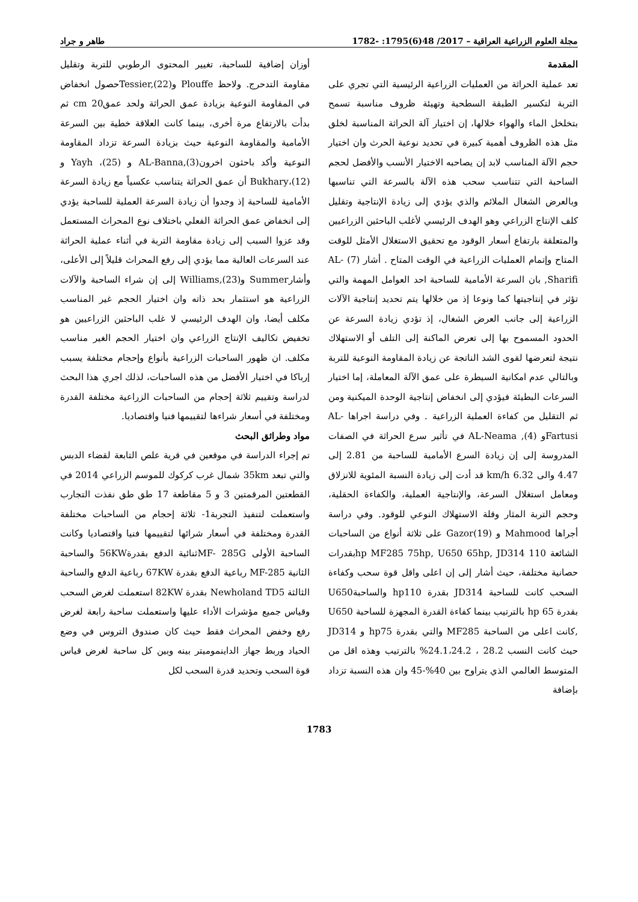مجلة العلوم الزراعية العراقية – 2017/ 48(6)1795: -1782 طاهر و جراد
المقدمة
تعد عملية الحراثة من العمليات الزراعية الرئيسية التي تجري على التربة لتكسير الطبقة السطحية وتهيئة ظروف مناسبة تسمح بتخلخل الماء والهواء خلالها، إن اختيار آلة الحراثة المناسبة لخلق مثل هذه الظروف أهمية كبيرة في تحديد نوعية الحرث وان اختيار حجم الآلة المناسب لابد إن يصاحبه الاختيار الأنسب والأفضل لحجم الساحبة التي تتناسب سحب هذه الآلة بالسرعة التي تناسبها وبالعرض الشغال الملائم والذي يؤدي إلى زيادة الإنتاجية وتقليل كلف الإنتاج الزراعي وهو الهدف الرئيسي لأغلب الباحثين الزراعيين والمتعلقة بارتفاع أسعار الوقود مع تحقيق الاستغلال الأمثل للوقت المتاح وإتمام العمليات الزراعية في الوقت المتاح . أشار (7) AL-Sharifi, بان السرعة الأمامية للساحبة احد العوامل المهمة والتي تؤثر في إنتاجيتها كما ونوعا إذ من خلالها يتم تحديد إنتاجية الآلات الزراعية إلى جانب العرض الشغال، إذ تؤدي زيادة السرعة عن الحدود المسموح بها إلى تعرض الماكنة إلى التلف أو الاستهلاك نتيجة لتعرضها لقوى الشد الناتجة عن زيادة المقاومة النوعية للتربة وبالتالي عدم امكانية السيطرة على عمق الآلة المعاملة، إما اختيار السرعات البطيئة فيؤدي إلى انخفاض إنتاجية الوحدة الميكنية ومن ثم التقليل من كفاءة العملية الزراعية . وفي دراسة اجراها AL- Fartusiو AL-Neama ,(4) في تأثير سرع الحراثة في الصفات المدروسة إلى إن زيادة السرع الأمامية للساحبة من 2.81 إلى 4.47 والى km/h 6.32 قد أدت إلى زيادة النسبة المئوية للانزلاق ومعامل استغلال السرعة، والإنتاجية العملية، والكفاءة الحقلية، وحجم التربة المثار وقلة الاستهلاك النوعي للوقود. وفي دراسة أجراها Mahmood و Gazor(19) على ثلاثة أنواع من الساحبات الشائعة 110 hp MF285 75hp, U650 65hp, JD314بقدرات حصانية مختلفة، حيث أشار إلى إن اعلى واقل قوة سحب وكفاءة السحب كانت للساحبة JD314 بقدرة hp110 والساحبةU650 بقدرة hp 65 بالترتيب بينما كفاءة القدرة المجهزة للساحبة U650 ,كانت اعلى من الساحبة MF285 والتي بقدرة hp75 و JD314 حيث كانت النسب 28.2 ، 24.1،24.2% بالترتيب وهذه اقل من المتوسط العالمي الذي يتراوح بين 40%-45 وان هذه النسبة تزداد بإضافة
أوزان إضافية للساحبة، تغيير المحتوى الرطوبي للتربة وتقليل مقاومة التدحرج. ولاحظ Plouffe وTessier,(22)حصول انخفاض في المقاومة النوعية بزيادة عمق الحراثة ولحد عمقcm 20 ثم بدأت بالارتفاع مرة أخرى، بينما كانت العلاقة خطية بين السرعة الأمامية والمقاومة النوعية حيث بزيادة السرعة تزداد المقاومة النوعية وأكد باحثون اخرونAL-Banna,(3) و Yayh ،(25) و Bukhary،(12) أن عمق الحراثة يتناسب عكسياً مع زيادة السرعة الأمامية للساحبة إذ وجدوا أن زيادة السرعة العملية للساحبة يؤدي إلى انخفاض عمق الحراثة الفعلي باختلاف نوع المحراث المستعمل وقد عزوا السبب إلى زيادة مقاومة التربة في أثناء عملية الحراثة عند السرعات العالية مما يؤدي إلى رفع المحراث قليلاً إلى الأعلى، وأشارSummer وWilliams,(23) إلى إن شراء الساحبة والآلات الزراعية هو استثمار بحد ذاته وان اختيار الحجم غير المناسب مكلف أيضا، وان الهدف الرئيسي لا غلب الباحثين الزراعيين هو تخفيض تكاليف الإنتاج الزراعي وان اختيار الحجم الغير مناسب مكلف. ان ظهور الساحبات الزراعية بأنواع وإحجام مختلفة يسبب إرباكا في اختيار الأفضل من هذه الساحبات، لذلك اجري هذا البحث لدراسة وتقييم ثلاثة إحجام من الساحبات الزراعية مختلفة القدرة ومختلفة في أسعار شراءها لتقييمها فنيا واقتصاديا.
مواد وطرائق البحث
تم إجراء الدراسة في موقعين في قرية علص التابعة لقضاء الدبس والتي تبعد 35km شمال غرب كركوك للموسم الزراعي 2014 في القطعتين المرقمتين 3 و 5 مقاطعة 17 طق طق نفذت التجارب واستعملت لتنفيذ التجربة1- ثلاثة إحجام من الساحبات مختلفة القدرة ومختلفة في أسعار شرائها لتقييمها فنيا واقتصاديا وكانت الساحبة الأولى MF- 285Gثنائية الدفع بقدرة56KW والساحبة الثانية MF-285 رباعية الدفع بقدرة 67KW رباعية الدفع والساحبة الثالثة Newholand TD5 بقدرة 82KW استعملت لغرض السحب وقياس جميع مؤشرات الأداء عليها واستعملت ساحبة رابعة لغرض رفع وخفض المحراث فقط حيث كان صندوق التروس في وضع الحياد وربط جهاز الداينموميتر بينه وبين كل ساحبة لغرض قياس قوة السحب وتحديد قدرة السحب لكل
1783